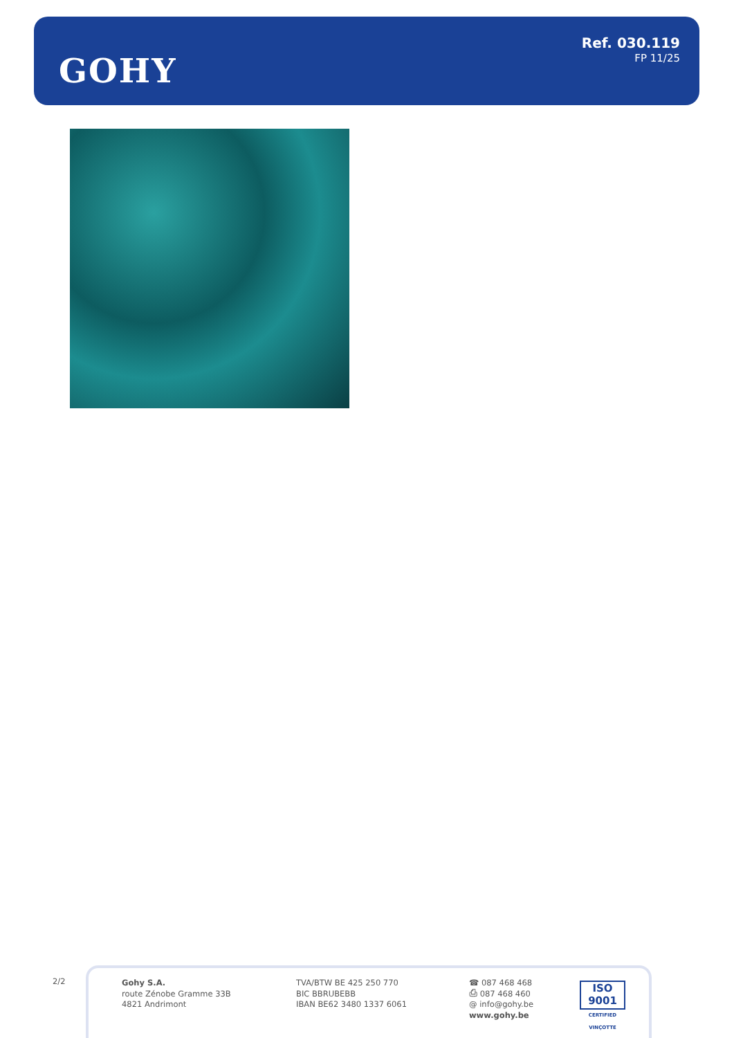GOHY
Ref. 030.119
FP 11/25
2/2
Gohy S.A.
route Zénobe Gramme 33B
4821 Andrimont
TVA/BTW BE 425 250 770
BIC BBRUBEBB
IBAN BE62 3480 1337 6061
☎ 087 468 468
⎙ 087 468 460
@ info@gohy.be
www.gohy.be
ISO 9001
CERTIFIED VINÇOTTE